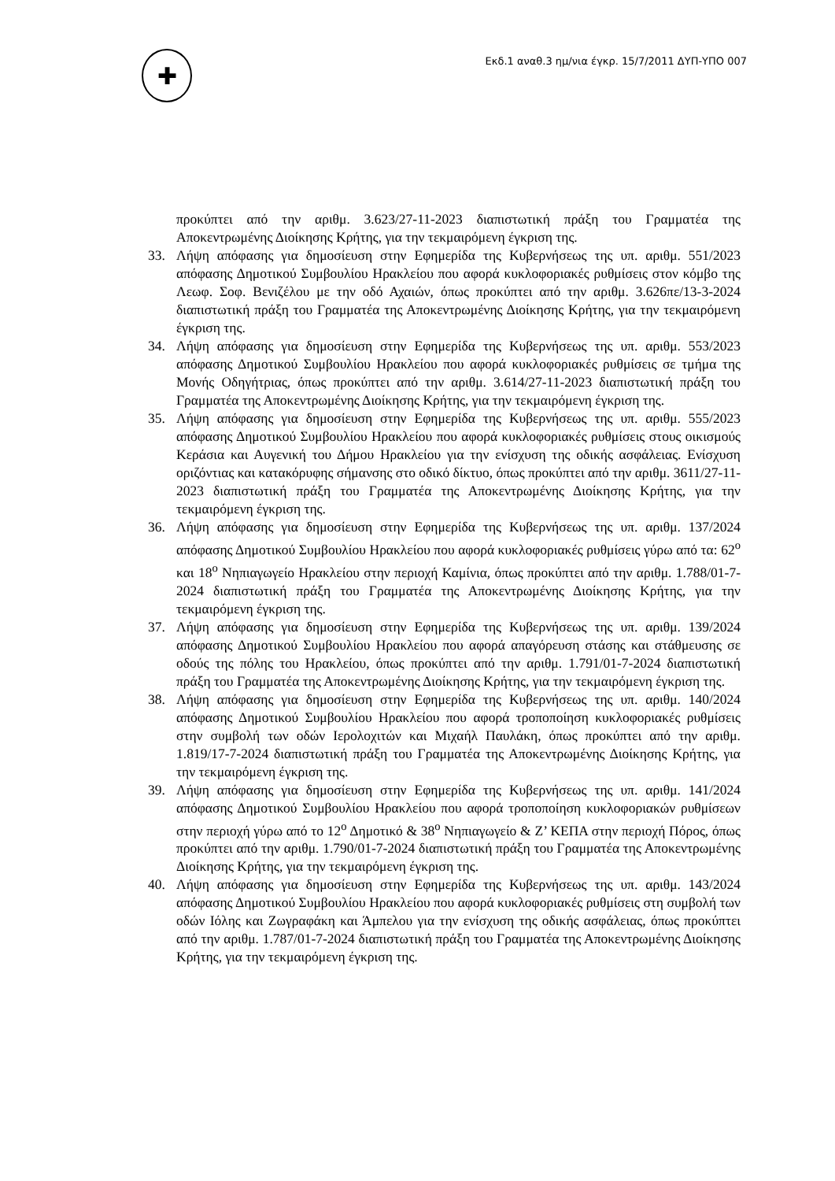✚
Εκδ.1 αναθ.3 ημ/νια έγκρ. 15/7/2011 ΔΥΠ-ΥΠΟ 007
προκύπτει από την αριθμ. 3.623/27-11-2023 διαπιστωτική πράξη του Γραμματέα της Αποκεντρωμένης Διοίκησης Κρήτης, για την τεκμαιρόμενη έγκριση της.
33. Λήψη απόφασης για δημοσίευση στην Εφημερίδα της Κυβερνήσεως της υπ. αριθμ. 551/2023 απόφασης Δημοτικού Συμβουλίου Ηρακλείου που αφορά κυκλοφοριακές ρυθμίσεις στον κόμβο της Λεωφ. Σοφ. Βενιζέλου με την οδό Αχαιών, όπως προκύπτει από την αριθμ. 3.626πε/13-3-2024 διαπιστωτική πράξη του Γραμματέα της Αποκεντρωμένης Διοίκησης Κρήτης, για την τεκμαιρόμενη έγκριση της.
34. Λήψη απόφασης για δημοσίευση στην Εφημερίδα της Κυβερνήσεως της υπ. αριθμ. 553/2023 απόφασης Δημοτικού Συμβουλίου Ηρακλείου που αφορά κυκλοφοριακές ρυθμίσεις σε τμήμα της Μονής Οδηγήτριας, όπως προκύπτει από την αριθμ. 3.614/27-11-2023 διαπιστωτική πράξη του Γραμματέα της Αποκεντρωμένης Διοίκησης Κρήτης, για την τεκμαιρόμενη έγκριση της.
35. Λήψη απόφασης για δημοσίευση στην Εφημερίδα της Κυβερνήσεως της υπ. αριθμ. 555/2023 απόφασης Δημοτικού Συμβουλίου Ηρακλείου που αφορά κυκλοφοριακές ρυθμίσεις στους οικισμούς Κεράσια και Αυγενική του Δήμου Ηρακλείου για την ενίσχυση της οδικής ασφάλειας. Ενίσχυση οριζόντιας και κατακόρυφης σήμανσης στο οδικό δίκτυο, όπως προκύπτει από την αριθμ. 3611/27-11-2023 διαπιστωτική πράξη του Γραμματέα της Αποκεντρωμένης Διοίκησης Κρήτης, για την τεκμαιρόμενη έγκριση της.
36. Λήψη απόφασης για δημοσίευση στην Εφημερίδα της Κυβερνήσεως της υπ. αριθμ. 137/2024 απόφασης Δημοτικού Συμβουλίου Ηρακλείου που αφορά κυκλοφοριακές ρυθμίσεις γύρω από τα: 62<sup>ο</sup> και 18<sup>ο</sup> Νηπιαγωγείο Ηρακλείου στην περιοχή Καμίνια, όπως προκύπτει από την αριθμ. 1.788/01-7-2024 διαπιστωτική πράξη του Γραμματέα της Αποκεντρωμένης Διοίκησης Κρήτης, για την τεκμαιρόμενη έγκριση της.
37. Λήψη απόφασης για δημοσίευση στην Εφημερίδα της Κυβερνήσεως της υπ. αριθμ. 139/2024 απόφασης Δημοτικού Συμβουλίου Ηρακλείου που αφορά απαγόρευση στάσης και στάθμευσης σε οδούς της πόλης του Ηρακλείου, όπως προκύπτει από την αριθμ. 1.791/01-7-2024 διαπιστωτική πράξη του Γραμματέα της Αποκεντρωμένης Διοίκησης Κρήτης, για την τεκμαιρόμενη έγκριση της.
38. Λήψη απόφασης για δημοσίευση στην Εφημερίδα της Κυβερνήσεως της υπ. αριθμ. 140/2024 απόφασης Δημοτικού Συμβουλίου Ηρακλείου που αφορά τροποποίηση κυκλοφοριακές ρυθμίσεις στην συμβολή των οδών Ιερολοχιτών και Μιχαήλ Παυλάκη, όπως προκύπτει από την αριθμ. 1.819/17-7-2024 διαπιστωτική πράξη του Γραμματέα της Αποκεντρωμένης Διοίκησης Κρήτης, για την τεκμαιρόμενη έγκριση της.
39. Λήψη απόφασης για δημοσίευση στην Εφημερίδα της Κυβερνήσεως της υπ. αριθμ. 141/2024 απόφασης Δημοτικού Συμβουλίου Ηρακλείου που αφορά τροποποίηση κυκλοφοριακών ρυθμίσεων στην περιοχή γύρω από το 12<sup>ο</sup> Δημοτικό & 38<sup>ο</sup> Νηπιαγωγείο & Ζ’ ΚΕΠΑ στην περιοχή Πόρος, όπως προκύπτει από την αριθμ. 1.790/01-7-2024 διαπιστωτική πράξη του Γραμματέα της Αποκεντρωμένης Διοίκησης Κρήτης, για την τεκμαιρόμενη έγκριση της.
40. Λήψη απόφασης για δημοσίευση στην Εφημερίδα της Κυβερνήσεως της υπ. αριθμ. 143/2024 απόφασης Δημοτικού Συμβουλίου Ηρακλείου που αφορά κυκλοφοριακές ρυθμίσεις στη συμβολή των οδών Ιόλης και Ζωγραφάκη και Άμπελου για την ενίσχυση της οδικής ασφάλειας, όπως προκύπτει από την αριθμ. 1.787/01-7-2024 διαπιστωτική πράξη του Γραμματέα της Αποκεντρωμένης Διοίκησης Κρήτης, για την τεκμαιρόμενη έγκριση της.